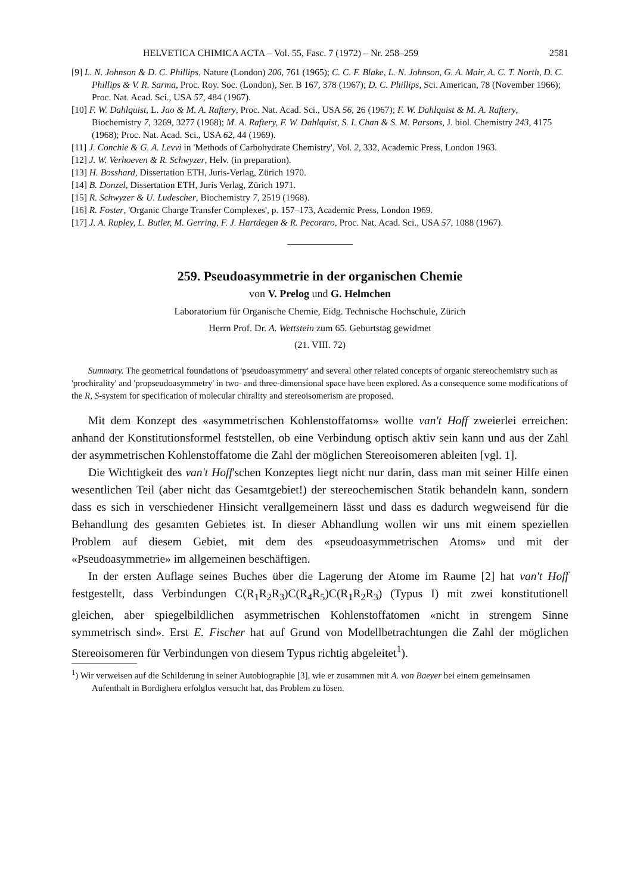HELVETICA CHIMICA ACTA – Vol. 55, Fasc. 7 (1972) – Nr. 258–259 2581
[9] L. N. Johnson & D. C. Phillips, Nature (London) 206, 761 (1965); C. C. F. Blake, L. N. Johnson, G. A. Mair, A. C. T. North, D. C. Phillips & V. R. Sarma, Proc. Roy. Soc. (London), Ser. B 167, 378 (1967); D. C. Phillips, Sci. American, 78 (November 1966); Proc. Nat. Acad. Sci., USA 57, 484 (1967).
[10] F. W. Dahlquist, L. Jao & M. A. Raftery, Proc. Nat. Acad. Sci., USA 56, 26 (1967); F. W. Dahlquist & M. A. Raftery, Biochemistry 7, 3269, 3277 (1968); M. A. Raftery, F. W. Dahlquist, S. I. Chan & S. M. Parsons, J. biol. Chemistry 243, 4175 (1968); Proc. Nat. Acad. Sci., USA 62, 44 (1969).
[11] J. Conchie & G. A. Levvi in 'Methods of Carbohydrate Chemistry', Vol. 2, 332, Academic Press, London 1963.
[12] J. W. Verhoeven & R. Schwyzer, Helv. (in preparation).
[13] H. Bosshard, Dissertation ETH, Juris-Verlag, Zürich 1970.
[14] B. Donzel, Dissertation ETH, Juris Verlag, Zürich 1971.
[15] R. Schwyzer & U. Ludescher, Biochemistry 7, 2519 (1968).
[16] R. Foster, 'Organic Charge Transfer Complexes', p. 157–173, Academic Press, London 1969.
[17] J. A. Rupley, L. Butler, M. Gerring, F. J. Hartdegen & R. Pecoraro, Proc. Nat. Acad. Sci., USA 57, 1088 (1967).
259. Pseudoasymmetrie in der organischen Chemie
von V. Prelog und G. Helmchen
Laboratorium für Organische Chemie, Eidg. Technische Hochschule, Zürich
Herrn Prof. Dr. A. Wettstein zum 65. Geburtstag gewidmet
(21. VIII. 72)
Summary. The geometrical foundations of 'pseudoasymmetry' and several other related concepts of organic stereochemistry such as 'prochirality' and 'propseudoasymmetry' in two- and three-dimensional space have been explored. As a consequence some modifications of the R, S-system for specification of molecular chirality and stereoisomerism are proposed.
Mit dem Konzept des «asymmetrischen Kohlenstoffatoms» wollte van't Hoff zweierlei erreichen: anhand der Konstitutionsformel feststellen, ob eine Verbindung optisch aktiv sein kann und aus der Zahl der asymmetrischen Kohlenstoffatome die Zahl der möglichen Stereoisomeren ableiten [vgl. 1].
Die Wichtigkeit des van't Hoff'schen Konzeptes liegt nicht nur darin, dass man mit seiner Hilfe einen wesentlichen Teil (aber nicht das Gesamtgebiet!) der stereochemischen Statik behandeln kann, sondern dass es sich in verschiedener Hinsicht verallgemeinern lässt und dass es dadurch wegweisend für die Behandlung des gesamten Gebietes ist. In dieser Abhandlung wollen wir uns mit einem speziellen Problem auf diesem Gebiet, mit dem des «pseudoasymmetrischen Atoms» und mit der «Pseudoasymmetrie» im allgemeinen beschäftigen.
In der ersten Auflage seines Buches über die Lagerung der Atome im Raume [2] hat van't Hoff festgestellt, dass Verbindungen C(R<sub>1</sub>R<sub>2</sub>R<sub>3</sub>)C(R<sub>4</sub>R<sub>5</sub>)C(R<sub>1</sub>R<sub>2</sub>R<sub>3</sub>) (Typus I) mit zwei konstitutionell gleichen, aber spiegelbildlichen asymmetrischen Kohlenstoffatomen «nicht in strengem Sinne symmetrisch sind». Erst E. Fischer hat auf Grund von Modellbetrachtungen die Zahl der möglichen Stereoisomeren für Verbindungen von diesem Typus richtig abgeleitet<sup>1</sup>).
<sup>1</sup>) Wir verweisen auf die Schilderung in seiner Autobiographie [3], wie er zusammen mit A. von Baeyer bei einem gemeinsamen Aufenthalt in Bordighera erfolglos versucht hat, das Problem zu lösen.